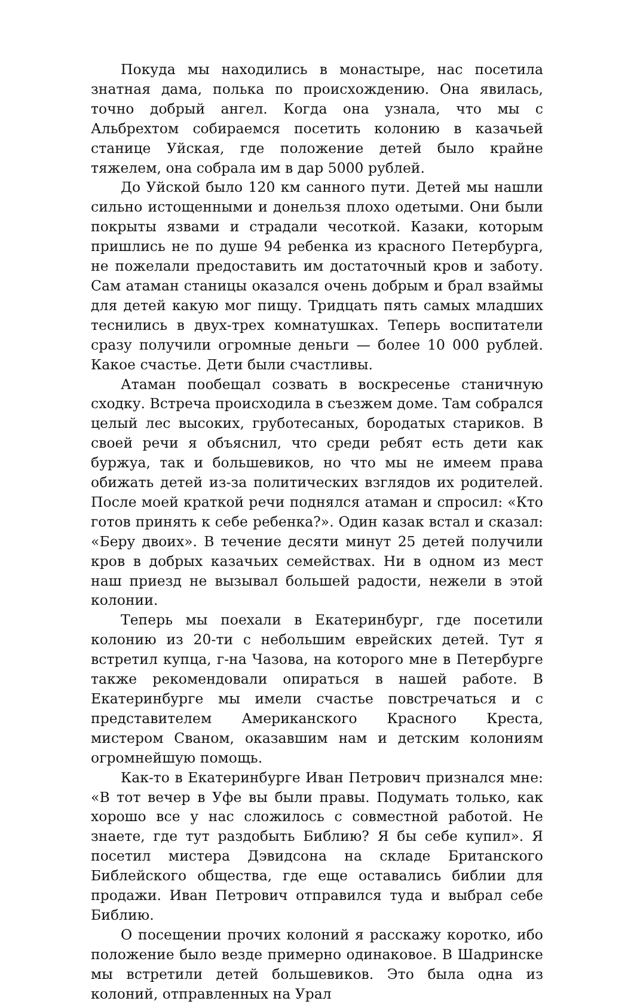Покуда мы находились в монастыре, нас посетила знатная дама, полька по происхождению. Она явилась, точно добрый ангел. Когда она узнала, что мы с Альбрехтом собираемся посетить колонию в казачьей станице Уйская, где положение детей было крайне тяжелем, она собрала им в дар 5000 рублей.
До Уйской было 120 км санного пути. Детей мы нашли сильно истощенными и донельзя плохо одетыми. Они были покрыты язвами и страдали чесоткой. Казаки, которым пришлись не по душе 94 ребенка из красного Петербурга, не пожелали предоставить им достаточный кров и заботу. Сам атаман станицы оказался очень добрым и брал взаймы для детей какую мог пищу. Тридцать пять самых младших теснились в двух-трех комнатушках. Теперь воспитатели сразу получили огромные деньги — более 10 000 рублей. Какое счастье. Дети были счастливы.
Атаман пообещал созвать в воскресенье станичную сходку. Встреча происходила в съезжем доме. Там собрался целый лес высоких, грубо­тесаных, бородатых стариков. В своей речи я объяснил, что среди ребят есть дети как буржуа, так и большевиков, но что мы не имеем права обижать детей из-за политических взглядов их родителей. После моей краткой речи поднялся атаман и спросил: «Кто готов принять к себе ребенка?». Один казак встал и сказал: «Беру двоих». В течение десяти минут 25 детей получили кров в добрых казачьих семействах. Ни в одном из мест наш приезд не вызывал большей радости, нежели в этой колонии.
Теперь мы поехали в Екатеринбург, где посетили колонию из 20-ти с небольшим еврейских детей. Тут я встретил купца, г-на Чазова, на которого мне в Петербурге также рекомендовали опираться в нашей работе. В Екатеринбурге мы имели счастье повстречаться и с представителем Американского Красного Креста, мистером Сваном, оказавшим нам и детским колониям огромнейшую помощь.
Как-то в Екатеринбурге Иван Петрович признался мне: «В тот вечер в Уфе вы были правы. Подумать только, как хорошо все у нас сложилось с совместной работой. Не знаете, где тут раздобыть Библию? Я бы себе купил». Я посетил мистера Дэвидсона на складе Британского Библейского общества, где еще оставались библии для продажи. Иван Петрович отправился туда и выбрал себе Библию.
О посещении прочих колоний я расскажу коротко, ибо положение было везде примерно одинаковое. В Шадринске мы встретили детей большевиков. Это была одна из колоний, отправленных на Урал